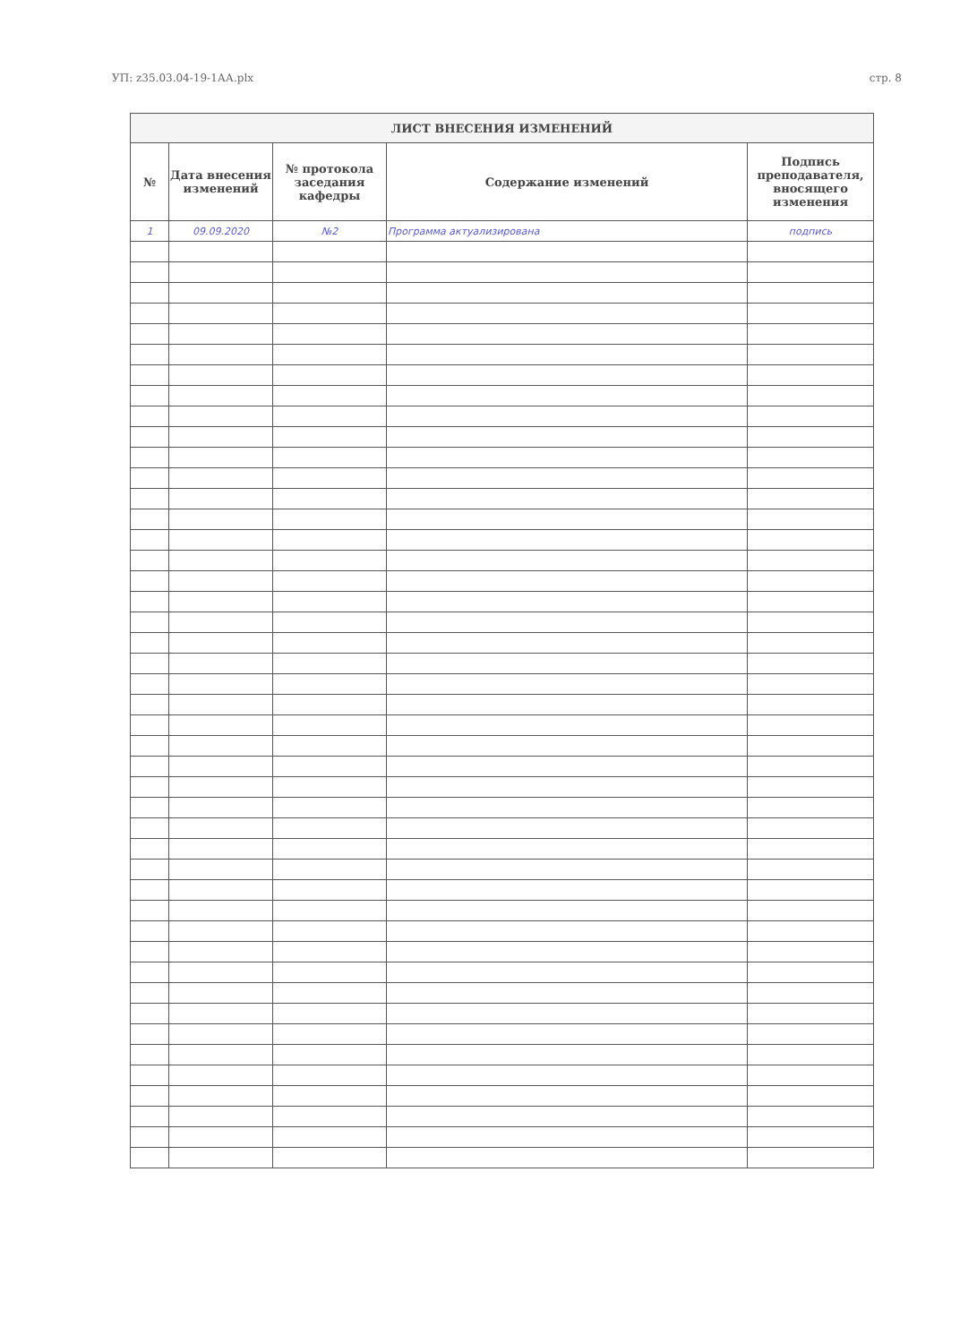УП: z35.03.04-19-1АА.plx стр. 8
| ЛИСТ ВНЕСЕНИЯ ИЗМЕНЕНИЙ | | | | |
| --- | --- | --- | --- | --- |
| № | Дата внесения изменений | № протокола заседания кафедры | Содержание изменений | Подпись преподавателя, вносящего изменения |
| 1 | 09.09.2020 | №2 | Программа актуализирована | подпись |